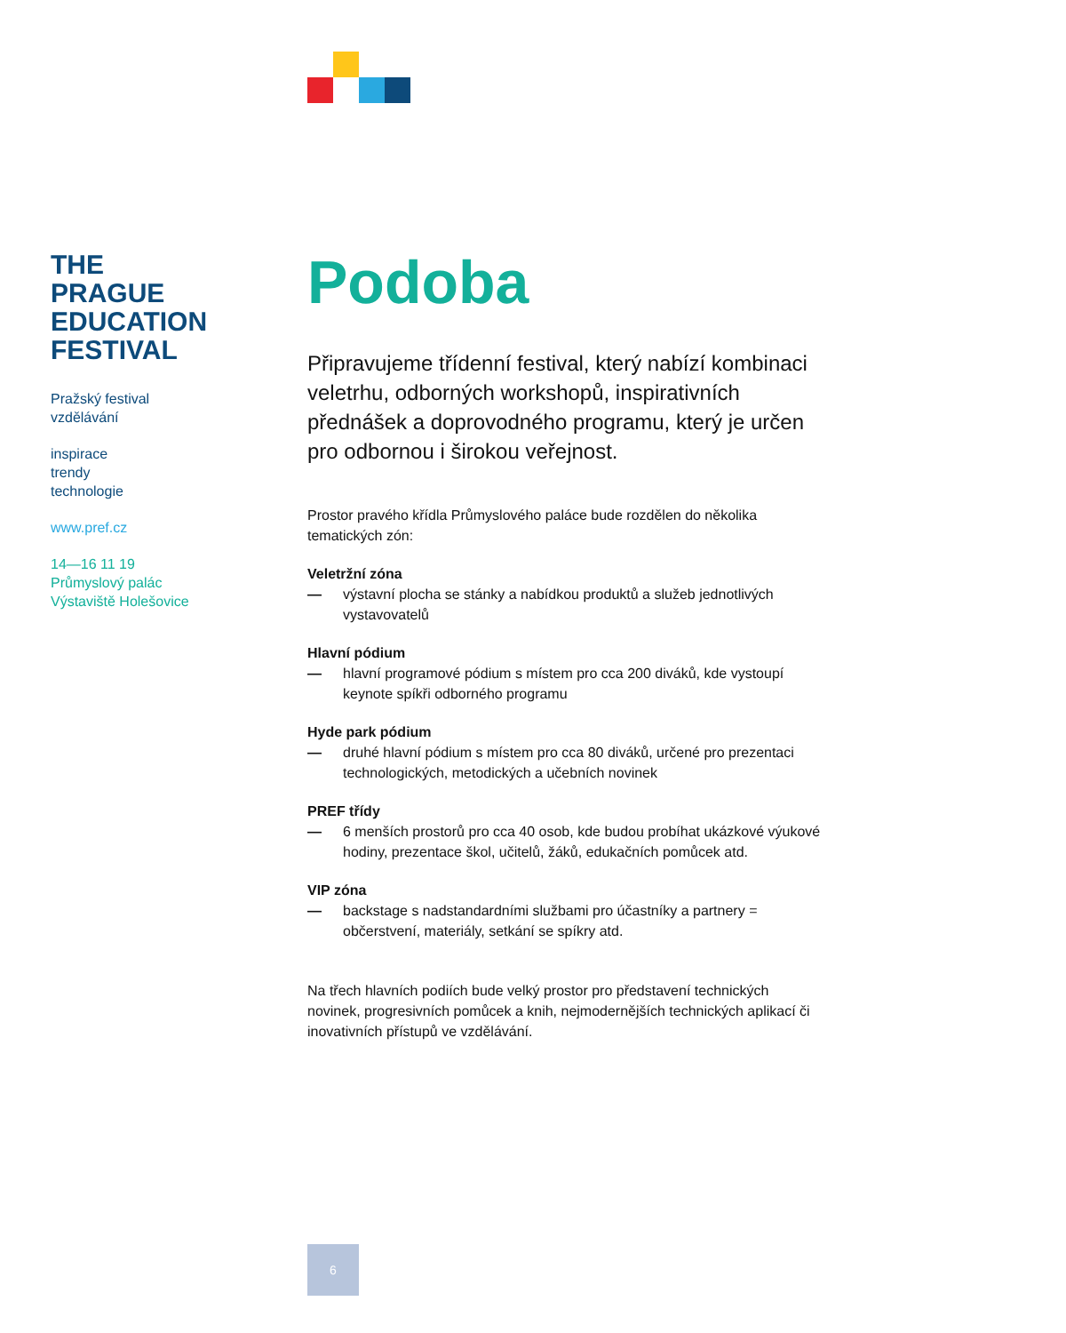THE
PRAGUE
EDUCATION
FESTIVAL
Pražský festival
vzdělávání
inspirace
trendy
technologie
www.pref.cz
14—16 11 19
Průmyslový palác
Výstaviště Holešovice
Podoba
Připravujeme třídenní festival, který nabízí kombinaci veletrhu, odborných workshopů, inspirativních přednášek a doprovodného programu, který je určen pro odbornou i širokou veřejnost.
Prostor pravého křídla Průmyslového paláce bude rozdělen do několika tematických zón:
Veletržní zóna
— výstavní plocha se stánky a nabídkou produktů a služeb jednotlivých vystavovatelů
Hlavní pódium
— hlavní programové pódium s místem pro cca 200 diváků, kde vystoupí keynote spíkři odborného programu
Hyde park pódium
— druhé hlavní pódium s místem pro cca 80 diváků, určené pro prezentaci technologických, metodických a učebních novinek
PREF třídy
— 6 menších prostorů pro cca 40 osob, kde budou probíhat ukázkové výukové hodiny, prezentace škol, učitelů, žáků, edukačních pomůcek atd.
VIP zóna
— backstage s nadstandardními službami pro účastníky a partnery = občerstvení, materiály, setkání se spíkry atd.
Na třech hlavních podiích bude velký prostor pro představení technických novinek, progresivních pomůcek a knih, nejmodernějších technických aplikací či inovativních přístupů ve vzdělávání.
6